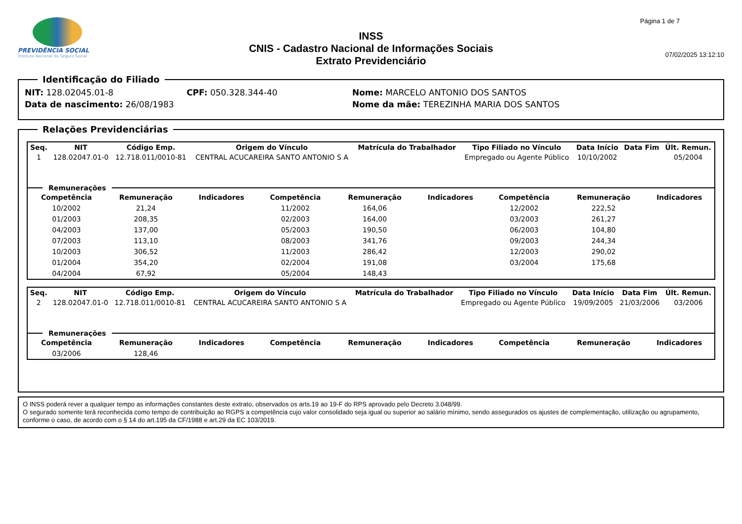PREVIDÊNCIA SOCIAL
Instituto Nacional do Seguro Social
INSS
CNIS - Cadastro Nacional de Informações Sociais
Extrato Previdenciário
Página 1 de 7
07/02/2025 13:12:10
Identificação do Filiado
| NIT: 128.02045.01-8 | CPF: 050.328.344-40 | Nome: MARCELO ANTONIO DOS SANTOS |
| Data de nascimento: 26/08/1983 | | Nome da mãe: TEREZINHA MARIA DOS SANTOS |
Relações Previdenciárias
| Seq. | NIT | Código Emp. | Origem do Vínculo | Matrícula do Trabalhador | Tipo Filiado no Vínculo | Data Início | Data Fim | Últ. Remun. |
| --- | --- | --- | --- | --- | --- | --- | --- | --- |
| 1 | 128.02047.01-0 | 12.718.011/0010-81 | CENTRAL ACUCAREIRA SANTO ANTONIO S A | | Empregado ou Agente Público | 10/10/2002 | | 05/2004 |
Remunerações
| Competência | Remuneração | Indicadores | Competência | Remuneração | Indicadores | Competência | Remuneração | Indicadores |
| --- | --- | --- | --- | --- | --- | --- | --- | --- |
| 10/2002 | 21,24 | | 11/2002 | 164,06 | | 12/2002 | 222,52 | |
| 01/2003 | 208,35 | | 02/2003 | 164,00 | | 03/2003 | 261,27 | |
| 04/2003 | 137,00 | | 05/2003 | 190,50 | | 06/2003 | 104,80 | |
| 07/2003 | 113,10 | | 08/2003 | 341,76 | | 09/2003 | 244,34 | |
| 10/2003 | 306,52 | | 11/2003 | 286,42 | | 12/2003 | 290,02 | |
| 01/2004 | 354,20 | | 02/2004 | 191,08 | | 03/2004 | 175,68 | |
| 04/2004 | 67,92 | | 05/2004 | 148,43 | | | | |
| Seq. | NIT | Código Emp. | Origem do Vínculo | Matrícula do Trabalhador | Tipo Filiado no Vínculo | Data Início | Data Fim | Últ. Remun. |
| --- | --- | --- | --- | --- | --- | --- | --- | --- |
| 2 | 128.02047.01-0 | 12.718.011/0010-81 | CENTRAL ACUCAREIRA SANTO ANTONIO S A | | Empregado ou Agente Público | 19/09/2005 | 21/03/2006 | 03/2006 |
Remunerações
| Competência | Remuneração | Indicadores | Competência | Remuneração | Indicadores | Competência | Remuneração | Indicadores |
| --- | --- | --- | --- | --- | --- | --- | --- | --- |
| 03/2006 | 128,46 | | | | | | | |
O INSS poderá rever a qualquer tempo as informações constantes deste extrato, observados os arts.19 ao 19-F do RPS aprovado pelo Decreto 3.048/99.
O segurado somente terá reconhecida como tempo de contribuição ao RGPS a competência cujo valor consolidado seja igual ou superior ao salário mínimo, sendo assegurados os ajustes de complementação, utilização ou agrupamento, conforme o caso, de acordo com o § 14 do art.195 da CF/1988 e art.29 da EC 103/2019.